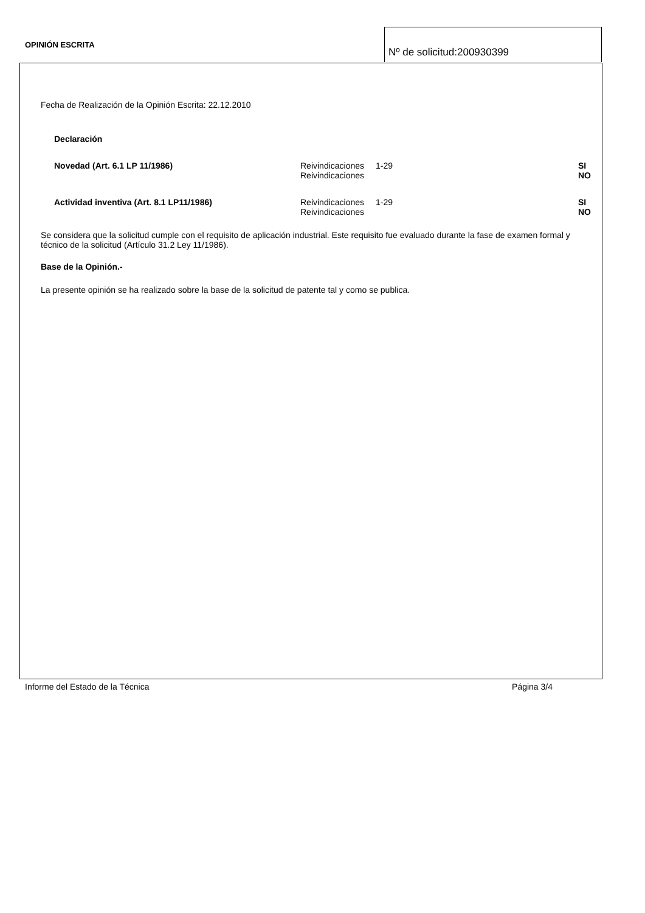OPINIÓN ESCRITA
Nº de solicitud:200930399
Fecha de Realización de la Opinión Escrita: 22.12.2010
Declaración
| Novedad (Art. 6.1 LP 11/1986) | Reivindicaciones Reivindicaciones | 1-29 | SI NO |
| Actividad inventiva (Art. 8.1 LP11/1986) | Reivindicaciones Reivindicaciones | 1-29 | SI NO |
Se considera que la solicitud cumple con el requisito de aplicación industrial. Este requisito fue evaluado durante la fase de examen formal y técnico de la solicitud (Artículo 31.2 Ley 11/1986).
Base de la Opinión.-
La presente opinión se ha realizado sobre la base de la solicitud de patente tal y como se publica.
Informe del Estado de la Técnica Página 3/4